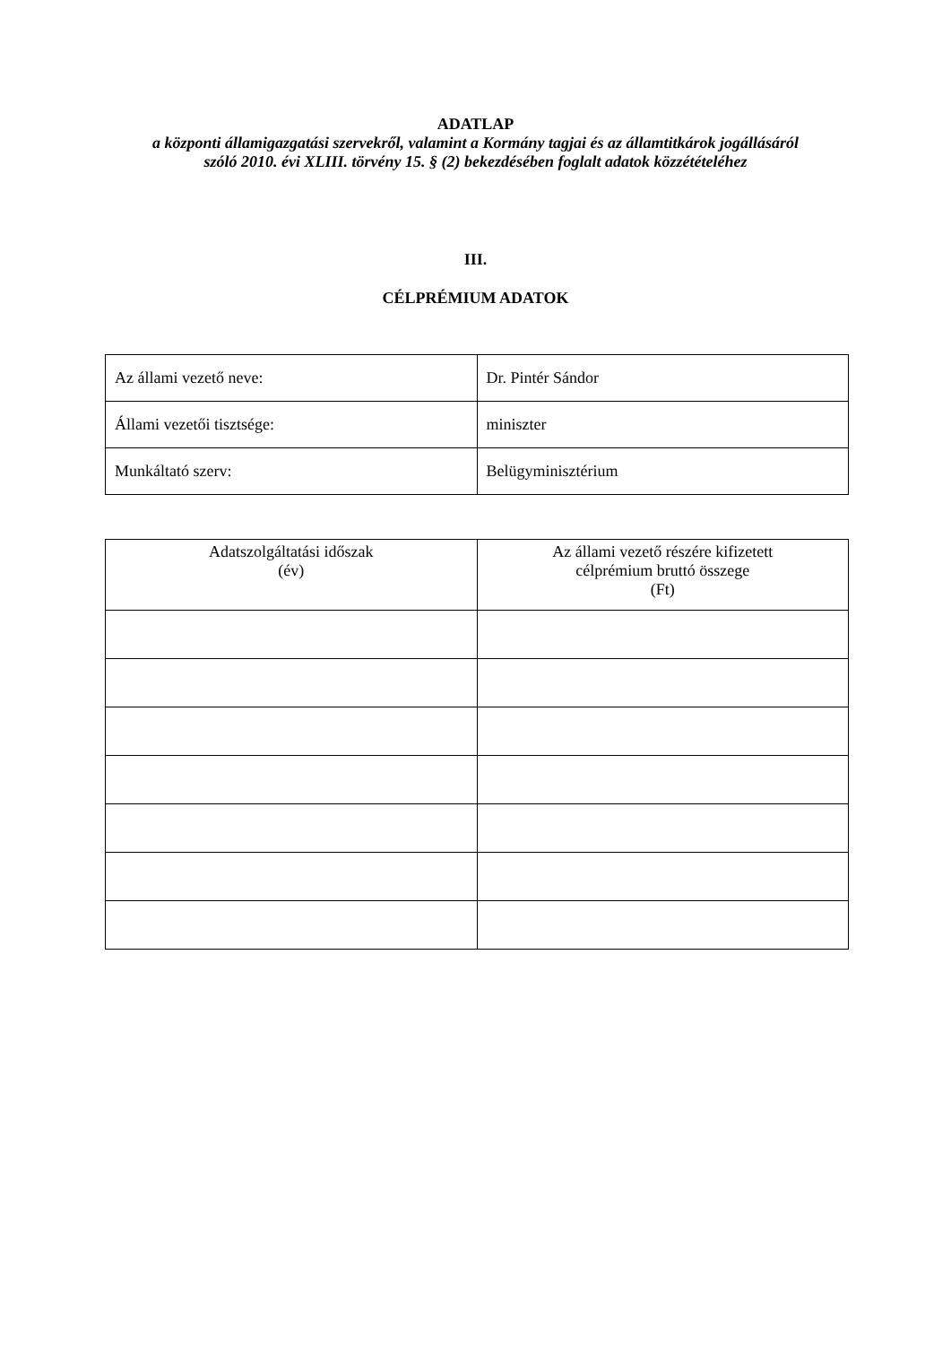ADATLAP
a központi államigazgatási szervekről, valamint a Kormány tagjai és az államtitkárok jogállásáról szóló 2010. évi XLIII. törvény 15. § (2) bekezdésében foglalt adatok közzétételéhez
III.
CÉLPRÉMIUM ADATOK
| Az állami vezető neve: | Dr. Pintér Sándor |
| Állami vezetői tisztsége: | miniszter |
| Munkáltató szerv: | Belügyminisztérium |
| Adatszolgáltatási időszak (év) | Az állami vezető részére kifizetett célprémium bruttó összege (Ft) |
| --- | --- |